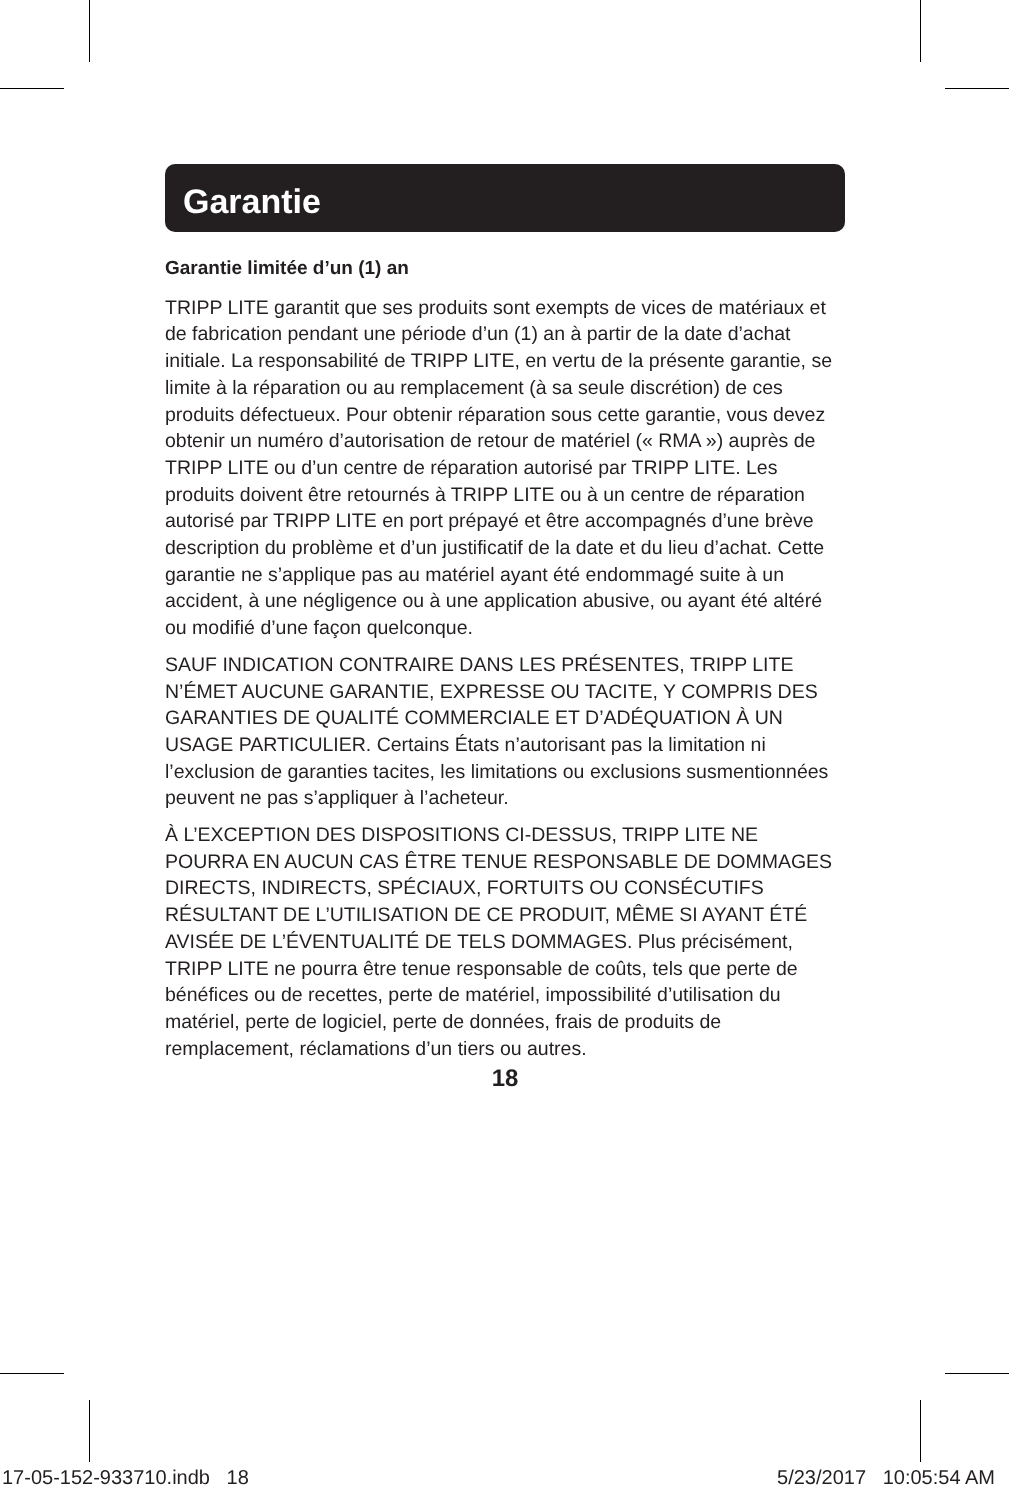Garantie
Garantie limitée d’un (1) an
TRIPP LITE garantit que ses produits sont exempts de vices de matériaux et de fabrication pendant une période d’un (1) an à partir de la date d’achat initiale. La responsabilité de TRIPP LITE, en vertu de la présente garantie, se limite à la réparation ou au remplacement (à sa seule discrétion) de ces produits défectueux. Pour obtenir réparation sous cette garantie, vous devez obtenir un numéro d’autorisation de retour de matériel (« RMA ») auprès de TRIPP LITE ou d’un centre de réparation autorisé par TRIPP LITE. Les produits doivent être retournés à TRIPP LITE ou à un centre de réparation autorisé par TRIPP LITE en port prépayé et être accompagnés d’une brève description du problème et d’un justificatif de la date et du lieu d’achat. Cette garantie ne s’applique pas au matériel ayant été endommagé suite à un accident, à une négligence ou à une application abusive, ou ayant été altéré ou modifié d’une façon quelconque.
SAUF INDICATION CONTRAIRE DANS LES PRÉSENTES, TRIPP LITE N’ÉMET AUCUNE GARANTIE, EXPRESSE OU TACITE, Y COMPRIS DES GARANTIES DE QUALITÉ COMMERCIALE ET D’ADÉQUATION À UN USAGE PARTICULIER. Certains États n’autorisant pas la limitation ni l’exclusion de garanties tacites, les limitations ou exclusions susmentionnées peuvent ne pas s’appliquer à l’acheteur.
À L’EXCEPTION DES DISPOSITIONS CI-DESSUS, TRIPP LITE NE POURRA EN AUCUN CAS ÊTRE TENUE RESPONSABLE DE DOMMAGES DIRECTS, INDIRECTS, SPÉCIAUX, FORTUITS OU CONSÉCUTIFS RÉSULTANT DE L’UTILISATION DE CE PRODUIT, MÊME SI AYANT ÉTÉ AVISÉE DE L’ÉVENTUALITÉ DE TELS DOMMAGES. Plus précisément, TRIPP LITE ne pourra être tenue responsable de coûts, tels que perte de bénéfices ou de recettes, perte de matériel, impossibilité d’utilisation du matériel, perte de logiciel, perte de données, frais de produits de remplacement, réclamations d’un tiers ou autres.
18
17-05-152-933710.indb 18 5/23/2017 10:05:54 AM